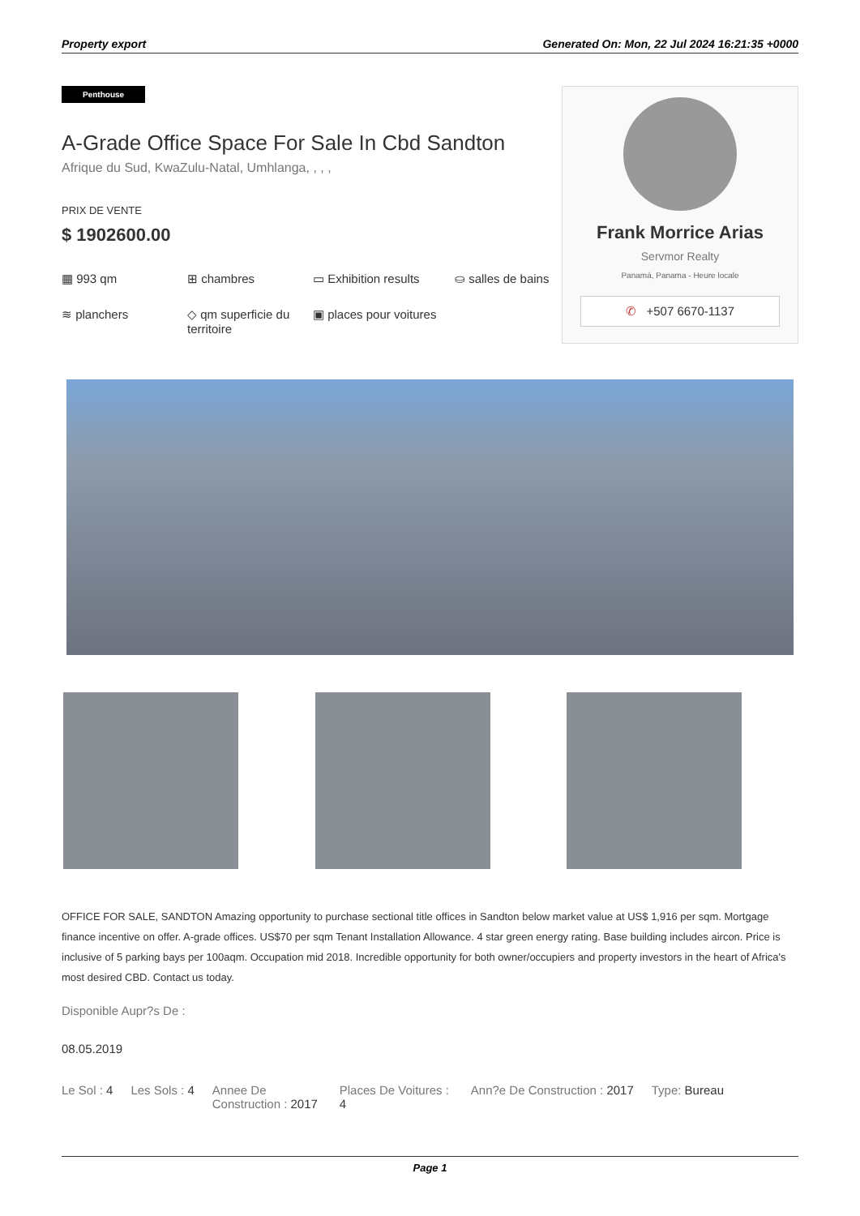Property export Generated On: Mon, 22 Jul 2024 16:21:35 +0000
Penthouse
A-Grade Office Space For Sale In Cbd Sandton
Afrique du Sud, KwaZulu-Natal, Umhlanga, , , ,
PRIX DE VENTE
$ 1902600.00
▦ 993 qm
⊞ chambres
▭ Exhibition results
⛀ salles de bains
≋ planchers
◇ qm superficie du territoire
▣ places pour voitures
Frank Morrice Arias
Servmor Realty
Panamá, Panama - Heure locale
✆ +507 6670-1137
OFFICE FOR SALE, SANDTON Amazing opportunity to purchase sectional title offices in Sandton below market value at US$ 1,916 per sqm. Mortgage finance incentive on offer. A-grade offices. US$70 per sqm Tenant Installation Allowance. 4 star green energy rating. Base building includes aircon. Price is inclusive of 5 parking bays per 100aqm. Occupation mid 2018. Incredible opportunity for both owner/occupiers and property investors in the heart of Africa's most desired CBD. Contact us today.
Disponible Aupr?s De :
08.05.2019
Le Sol : 4 Les Sols : 4 Annee De Construction : 2017 Places De Voitures : 4 Ann?e De Construction : 2017 Type: Bureau
Page 1